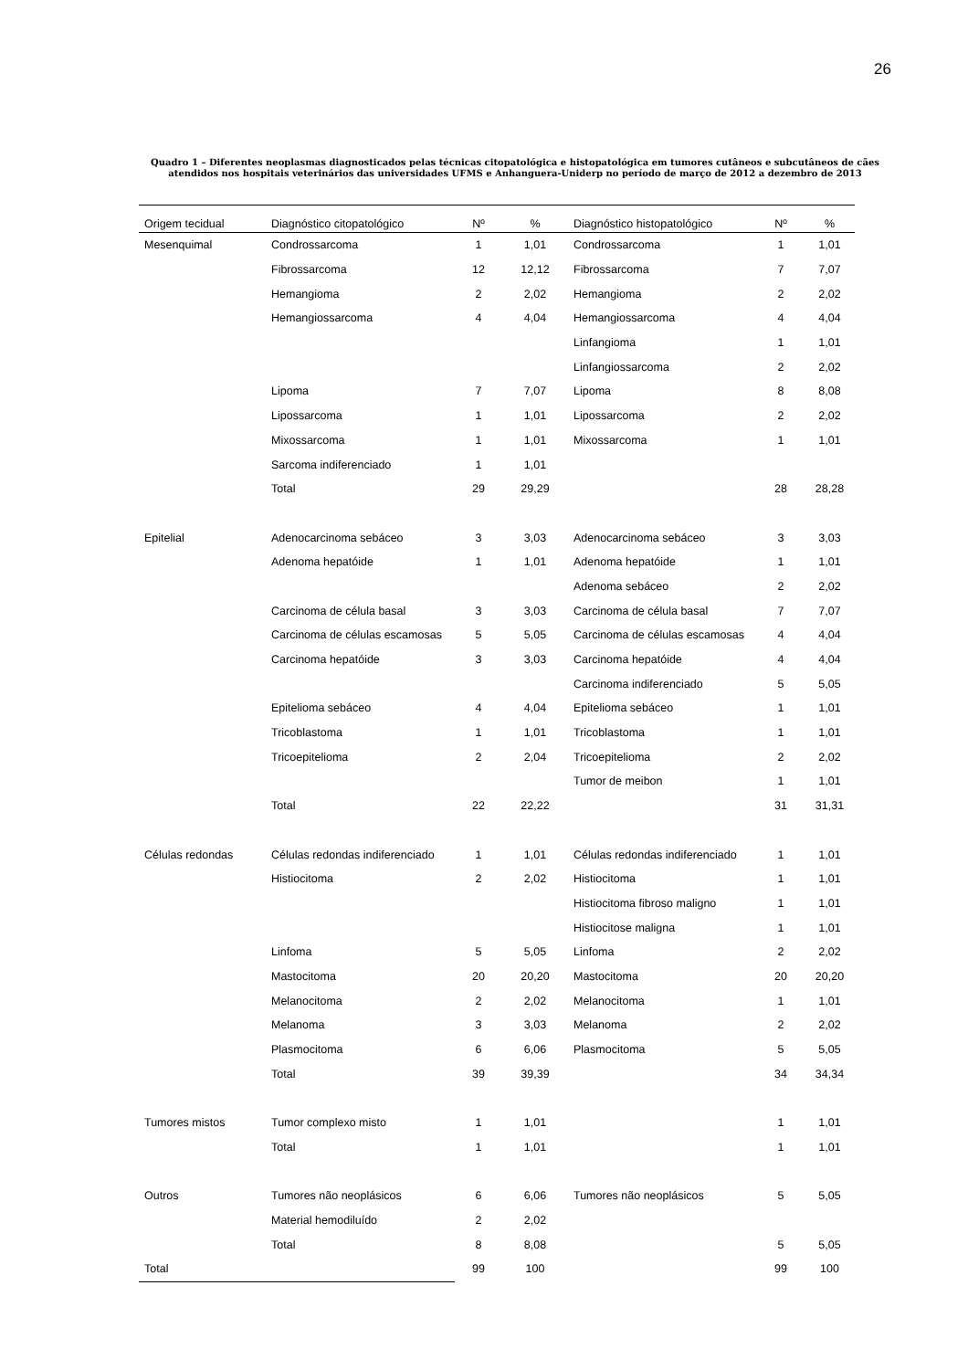26
Quadro 1 – Diferentes neoplasmas diagnosticados pelas técnicas citopatológica e histopatológica em tumores cutâneos e subcutâneos de cães atendidos nos hospitais veterinários das universidades UFMS e Anhanguera-Uniderp no período de março de 2012 a dezembro de 2013
| Origem tecidual | Diagnóstico citopatológico | Nº | % | Diagnóstico histopatológico | Nº | % |
| --- | --- | --- | --- | --- | --- | --- |
| Mesenquimal | Condrossarcoma | 1 | 1,01 | Condrossarcoma | 1 | 1,01 |
| | Fibrossarcoma | 12 | 12,12 | Fibrossarcoma | 7 | 7,07 |
| | Hemangioma | 2 | 2,02 | Hemangioma | 2 | 2,02 |
| | Hemangiossarcoma | 4 | 4,04 | Hemangiossarcoma | 4 | 4,04 |
| | | | | Linfangioma | 1 | 1,01 |
| | | | | Linfangiossarcoma | 2 | 2,02 |
| | Lipoma | 7 | 7,07 | Lipoma | 8 | 8,08 |
| | Lipossarcoma | 1 | 1,01 | Lipossarcoma | 2 | 2,02 |
| | Mixossarcoma | 1 | 1,01 | Mixossarcoma | 1 | 1,01 |
| | Sarcoma indiferenciado | 1 | 1,01 | | | |
| | Total | 29 | 29,29 | | 28 | 28,28 |
| Epitelial | Adenocarcinoma sebáceo | 3 | 3,03 | Adenocarcinoma sebáceo | 3 | 3,03 |
| | Adenoma hepatóide | 1 | 1,01 | Adenoma hepatóide | 1 | 1,01 |
| | | | | Adenoma sebáceo | 2 | 2,02 |
| | Carcinoma de célula basal | 3 | 3,03 | Carcinoma de célula basal | 7 | 7,07 |
| | Carcinoma de células escamosas | 5 | 5,05 | Carcinoma de células escamosas | 4 | 4,04 |
| | Carcinoma hepatóide | 3 | 3,03 | Carcinoma hepatóide | 4 | 4,04 |
| | | | | Carcinoma indiferenciado | 5 | 5,05 |
| | Epitelioma sebáceo | 4 | 4,04 | Epitelioma sebáceo | 1 | 1,01 |
| | Tricoblastoma | 1 | 1,01 | Tricoblastoma | 1 | 1,01 |
| | Tricoepitelioma | 2 | 2,04 | Tricoepitelioma | 2 | 2,02 |
| | | | | Tumor de meibon | 1 | 1,01 |
| | Total | 22 | 22,22 | | 31 | 31,31 |
| Células redondas | Células redondas indiferenciado | 1 | 1,01 | Células redondas indiferenciado | 1 | 1,01 |
| | Histiocitoma | 2 | 2,02 | Histiocitoma | 1 | 1,01 |
| | | | | Histiocitoma fibroso maligno | 1 | 1,01 |
| | | | | Histiocitose maligna | 1 | 1,01 |
| | Linfoma | 5 | 5,05 | Linfoma | 2 | 2,02 |
| | Mastocitoma | 20 | 20,20 | Mastocitoma | 20 | 20,20 |
| | Melanocitoma | 2 | 2,02 | Melanocitoma | 1 | 1,01 |
| | Melanoma | 3 | 3,03 | Melanoma | 2 | 2,02 |
| | Plasmocitoma | 6 | 6,06 | Plasmocitoma | 5 | 5,05 |
| | Total | 39 | 39,39 | | 34 | 34,34 |
| Tumores mistos | Tumor complexo misto | 1 | 1,01 | | 1 | 1,01 |
| | Total | 1 | 1,01 | | 1 | 1,01 |
| Outros | Tumores não neoplásicos | 6 | 6,06 | Tumores não neoplásicos | 5 | 5,05 |
| | Material hemodiluído | 2 | 2,02 | | | |
| | Total | 8 | 8,08 | | 5 | 5,05 |
| Total | | 99 | 100 | | 99 | 100 |